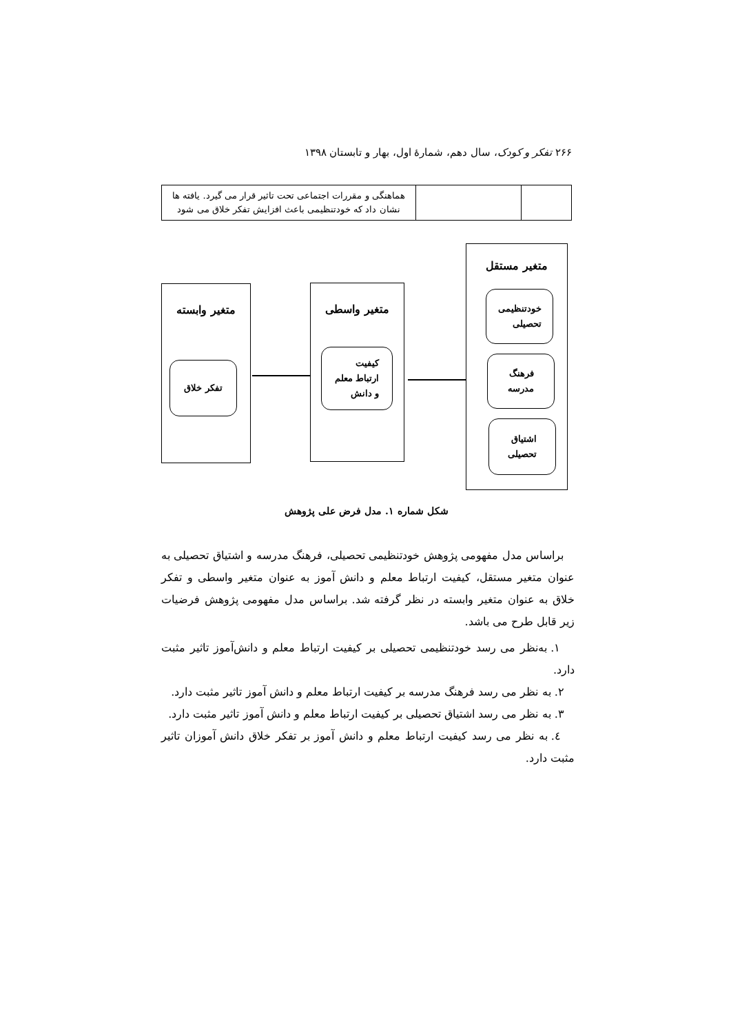۲۶۶ تفکر و کودک، سال دهم، شمارهٔ اول، بهار و تابستان ۱۳۹۸
| | | هماهنگی و مقررات اجتماعی تحت تاثیر قرار می گیرد. یافته ها نشان داد که خودتنظیمی باعث افزایش تفکر خلاق می شود |
متغیر مستقل
خودتنظیمی
تحصیلی
فرهنگ
مدرسه
اشتیاق
تحصیلی
متغیر واسطی
کیفیت
ارتباط معلم
و دانش
متغیر وابسته
تفکر خلاق
شکل شماره ۱. مدل فرض علی پژوهش
براساس مدل مفهومی پژوهش خودتنظیمی تحصیلی، فرهنگ مدرسه و اشتیاق تحصیلی به عنوان متغیر مستقل، کیفیت ارتباط معلم و دانش آموز به عنوان متغیر واسطی و تفکر خلاق به عنوان متغیر وابسته در نظر گرفته شد. براساس مدل مفهومی پژوهش فرضیات زیر قابل طرح می باشد.
۱. به‌نظر می رسد خودتنظیمی تحصیلی بر کیفیت ارتباط معلم و دانش‌آموز تاثیر مثبت دارد.
۲. به نظر می رسد فرهنگ مدرسه بر کیفیت ارتباط معلم و دانش آموز تاثیر مثبت دارد.
۳. به نظر می رسد اشتیاق تحصیلی بر کیفیت ارتباط معلم و دانش آموز تاثیر مثبت دارد.
٤. به نظر می رسد کیفیت ارتباط معلم و دانش آموز بر تفکر خلاق دانش آموزان تاثیر مثبت دارد.